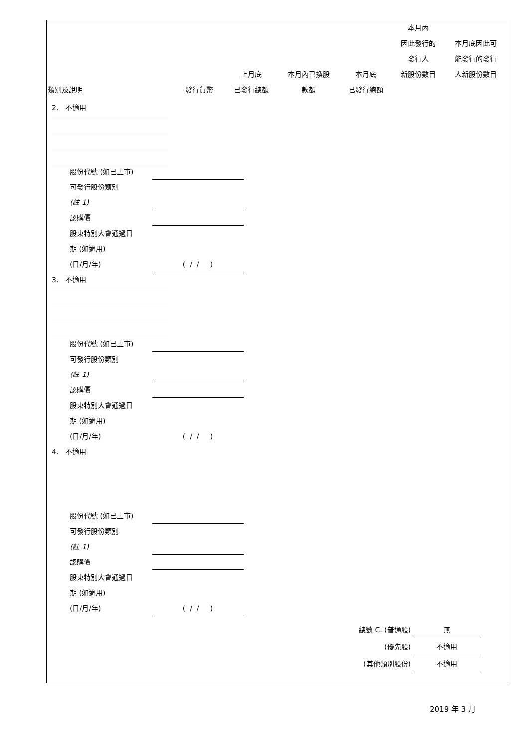| 類別及說明 | 發行貨幣 | 上月底 已發行總額 | 本月內已換股 款額 | 本月底 已發行總額 | 本月內 因此發行的 發行人 新股份數目 | 本月底因此可 能發行的發行 人新股份數目 |
| --- | --- | --- | --- | --- | --- | --- |
2. 不適用
股份代號 (如已上市)
可發行股份類別
(註 1)
認購價
股東特別大會通過日
期 (如適用)
(日/月/年) ( / / )
3. 不適用
股份代號 (如已上市)
可發行股份類別
(註 1)
認購價
股東特別大會通過日
期 (如適用)
(日/月/年) ( / / )
4. 不適用
股份代號 (如已上市)
可發行股份類別
(註 1)
認購價
股東特別大會通過日
期 (如適用)
(日/月/年) ( / / )
總數 C. (普通股) 無
(優先股) 不適用
(其他類別股份) 不適用
2019 年 3 月